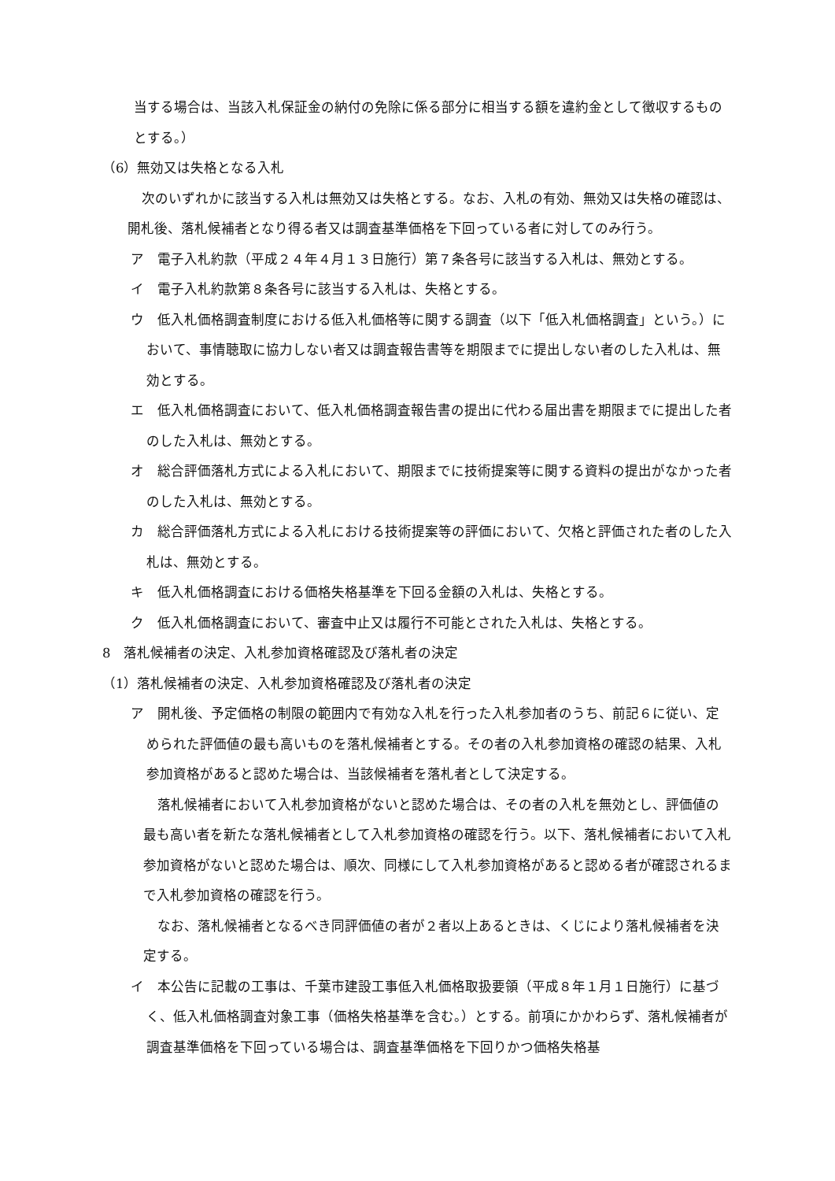当する場合は、当該入札保証金の納付の免除に係る部分に相当する額を違約金として徴収するものとする。）
（6）無効又は失格となる入札
次のいずれかに該当する入札は無効又は失格とする。なお、入札の有効、無効又は失格の確認は、開札後、落札候補者となり得る者又は調査基準価格を下回っている者に対してのみ行う。
ア　電子入札約款（平成２４年４月１３日施行）第７条各号に該当する入札は、無効とする。
イ　電子入札約款第８条各号に該当する入札は、失格とする。
ウ　低入札価格調査制度における低入札価格等に関する調査（以下「低入札価格調査」という。）において、事情聴取に協力しない者又は調査報告書等を期限までに提出しない者のした入札は、無効とする。
エ　低入札価格調査において、低入札価格調査報告書の提出に代わる届出書を期限までに提出した者のした入札は、無効とする。
オ　総合評価落札方式による入札において、期限までに技術提案等に関する資料の提出がなかった者のした入札は、無効とする。
カ　総合評価落札方式による入札における技術提案等の評価において、欠格と評価された者のした入札は、無効とする。
キ　低入札価格調査における価格失格基準を下回る金額の入札は、失格とする。
ク　低入札価格調査において、審査中止又は履行不可能とされた入札は、失格とする。
8　落札候補者の決定、入札参加資格確認及び落札者の決定
（1）落札候補者の決定、入札参加資格確認及び落札者の決定
ア　開札後、予定価格の制限の範囲内で有効な入札を行った入札参加者のうち、前記６に従い、定められた評価値の最も高いものを落札候補者とする。その者の入札参加資格の確認の結果、入札参加資格があると認めた場合は、当該候補者を落札者として決定する。
落札候補者において入札参加資格がないと認めた場合は、その者の入札を無効とし、評価値の最も高い者を新たな落札候補者として入札参加資格の確認を行う。以下、落札候補者において入札参加資格がないと認めた場合は、順次、同様にして入札参加資格があると認める者が確認されるまで入札参加資格の確認を行う。
なお、落札候補者となるべき同評価値の者が２者以上あるときは、くじにより落札候補者を決定する。
イ　本公告に記載の工事は、千葉市建設工事低入札価格取扱要領（平成８年１月１日施行）に基づく、低入札価格調査対象工事（価格失格基準を含む。）とする。前項にかかわらず、落札候補者が調査基準価格を下回っている場合は、調査基準価格を下回りかつ価格失格基